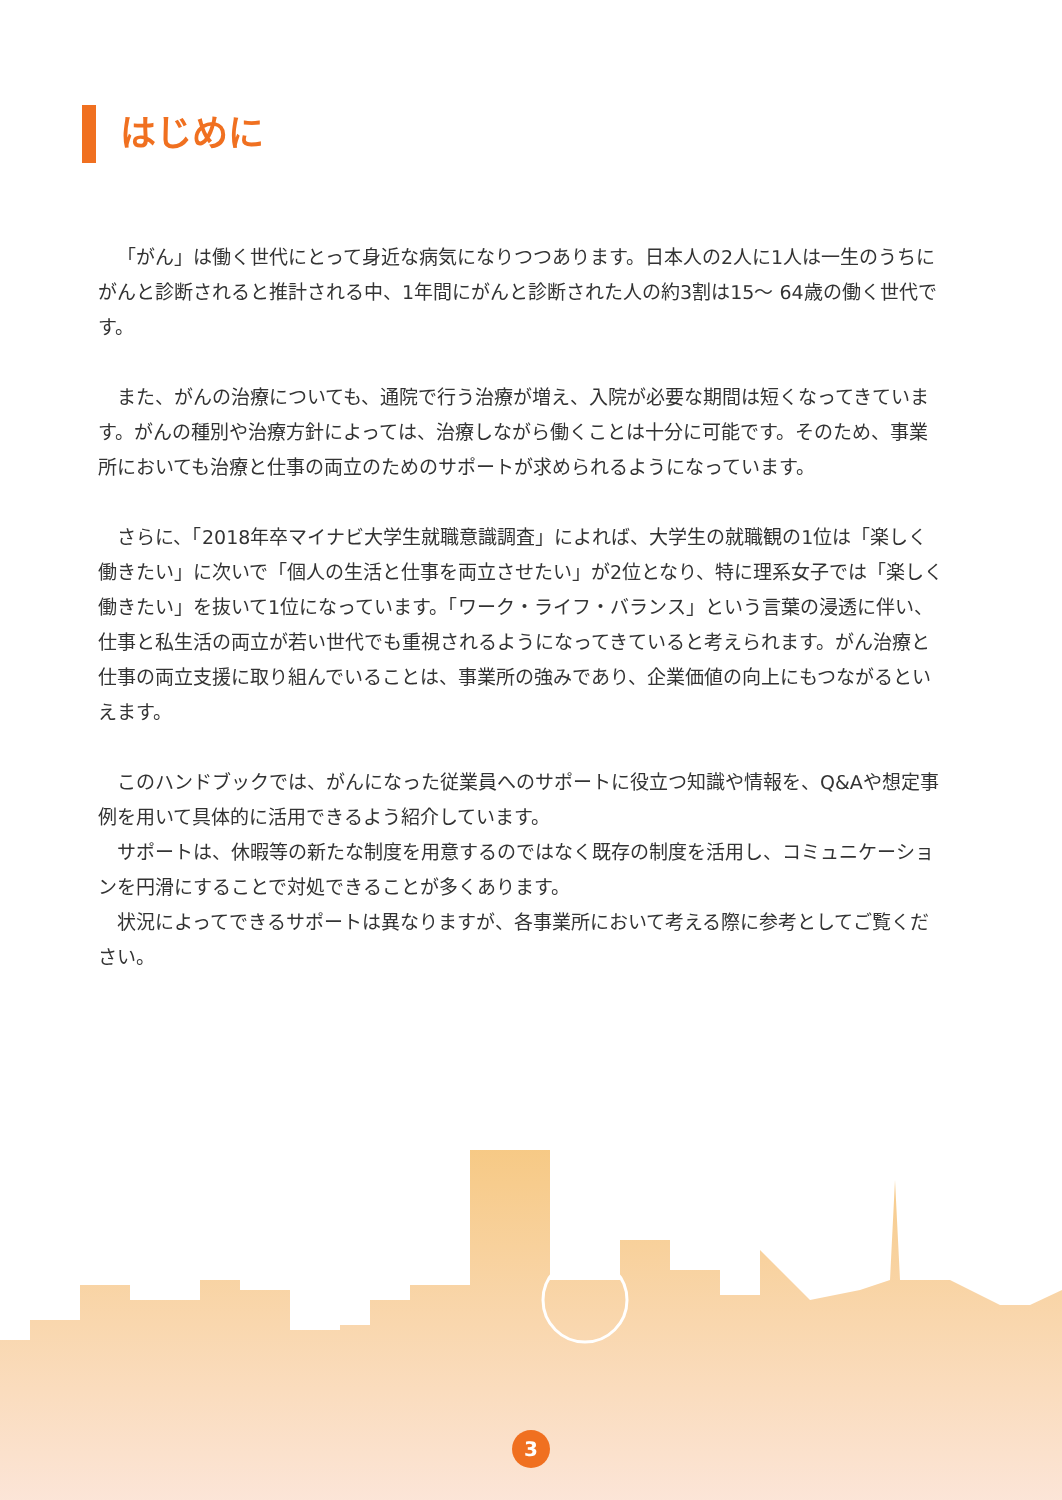はじめに
「がん」は働く世代にとって身近な病気になりつつあります。日本人の2人に1人は一生のうちにがんと診断されると推計される中、1年間にがんと診断された人の約3割は15～ 64歳の働く世代です。
また、がんの治療についても、通院で行う治療が増え、入院が必要な期間は短くなってきています。がんの種別や治療方針によっては、治療しながら働くことは十分に可能です。そのため、事業所においても治療と仕事の両立のためのサポートが求められるようになっています。
さらに、「2018年卒マイナビ大学生就職意識調査」によれば、大学生の就職観の1位は「楽しく働きたい」に次いで「個人の生活と仕事を両立させたい」が2位となり、特に理系女子では「楽しく働きたい」を抜いて1位になっています。「ワーク・ライフ・バランス」という言葉の浸透に伴い、仕事と私生活の両立が若い世代でも重視されるようになってきていると考えられます。がん治療と仕事の両立支援に取り組んでいることは、事業所の強みであり、企業価値の向上にもつながるといえます。
このハンドブックでは、がんになった従業員へのサポートに役立つ知識や情報を、Q&Aや想定事例を用いて具体的に活用できるよう紹介しています。
サポートは、休暇等の新たな制度を用意するのではなく既存の制度を活用し、コミュニケーションを円滑にすることで対処できることが多くあります。
状況によってできるサポートは異なりますが、各事業所において考える際に参考としてご覧ください。
3